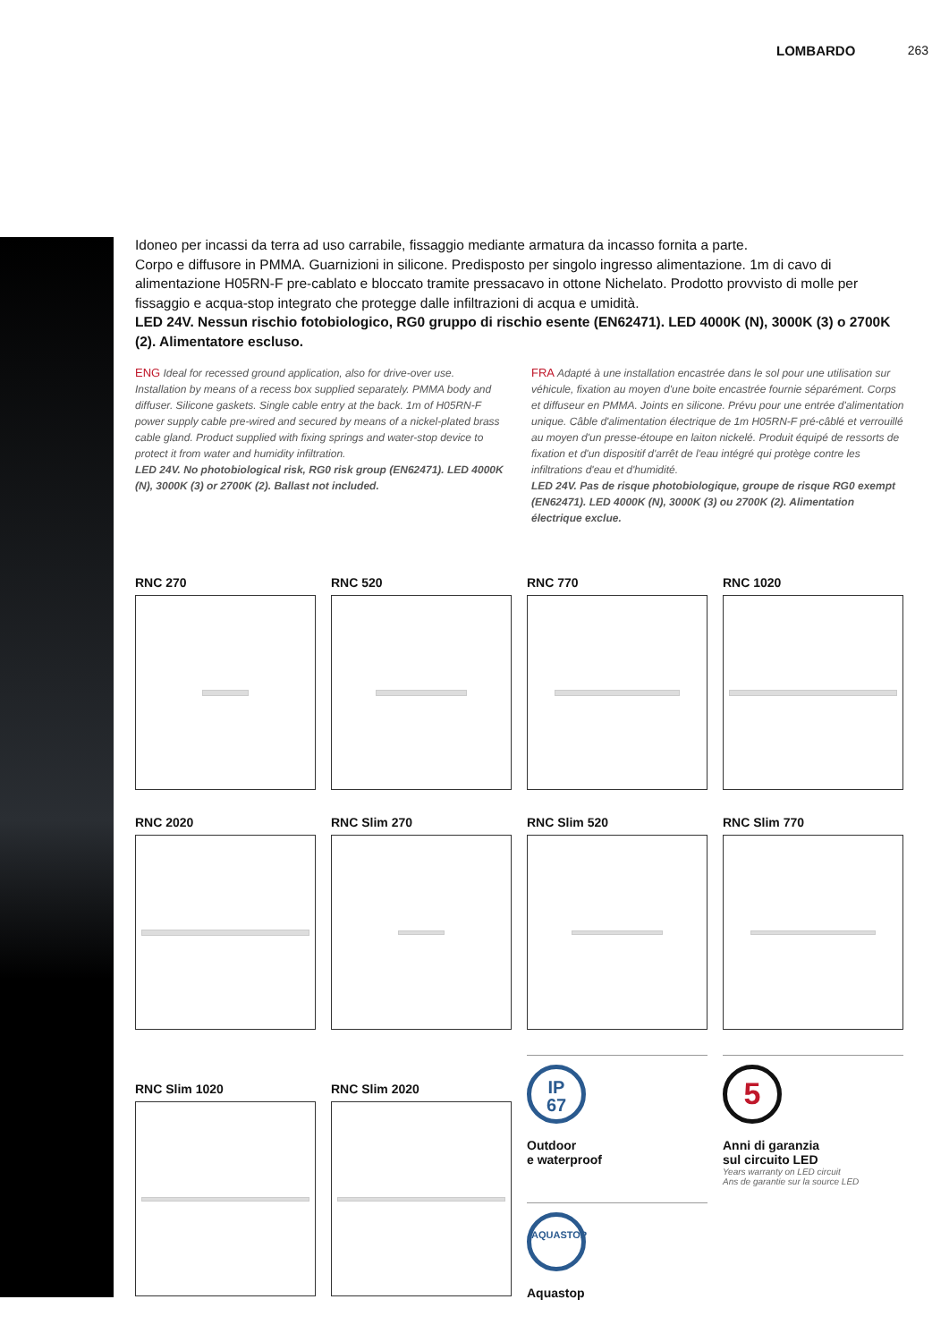LOMBARDO 263
Idoneo per incassi da terra ad uso carrabile, fissaggio mediante armatura da incasso fornita a parte.
Corpo e diffusore in PMMA. Guarnizioni in silicone. Predisposto per singolo ingresso alimentazione. 1m di cavo di alimentazione H05RN-F pre-cablato e bloccato tramite pressacavo in ottone Nichelato. Prodotto provvisto di molle per fissaggio e acqua-stop integrato che protegge dalle infiltrazioni di acqua e umidità.
LED 24V. Nessun rischio fotobiologico, RG0 gruppo di rischio esente (EN62471). LED 4000K (N), 3000K (3) o 2700K (2). Alimentatore escluso.
ENG Ideal for recessed ground application, also for drive-over use. Installation by means of a recess box supplied separately. PMMA body and diffuser. Silicone gaskets. Single cable entry at the back. 1m of H05RN-F power supply cable pre-wired and secured by means of a nickel-plated brass cable gland. Product supplied with fixing springs and water-stop device to protect it from water and humidity infiltration.
LED 24V. No photobiological risk, RG0 risk group (EN62471). LED 4000K (N), 3000K (3) or 2700K (2). Ballast not included.
FRA Adapté à une installation encastrée dans le sol pour une utilisation sur véhicule, fixation au moyen d'une boite encastrée fournie séparément. Corps et diffuseur en PMMA. Joints en silicone. Prévu pour une entrée d'alimentation unique. Câble d'alimentation électrique de 1m H05RN-F pré-câblé et verrouillé au moyen d'un presse-étoupe en laiton nickelé. Produit équipé de ressorts de fixation et d'un dispositif d'arrêt de l'eau intégré qui protège contre les infiltrations d'eau et d'humidité.
LED 24V. Pas de risque photobiologique, groupe de risque RG0 exempt (EN62471). LED 4000K (N), 3000K (3) ou 2700K (2). Alimentation électrique exclue.
RNC 270
RNC 520
RNC 770
RNC 1020
RNC 2020
RNC Slim 270
RNC Slim 520
RNC Slim 770
RNC Slim 1020
RNC Slim 2020
IP
67
Outdoor
e waterproof
AQUASTOP
Aquastop
5
Anni di garanzia
sul circuito LED
Years warranty on LED circuit
Ans de garantie sur la source LED